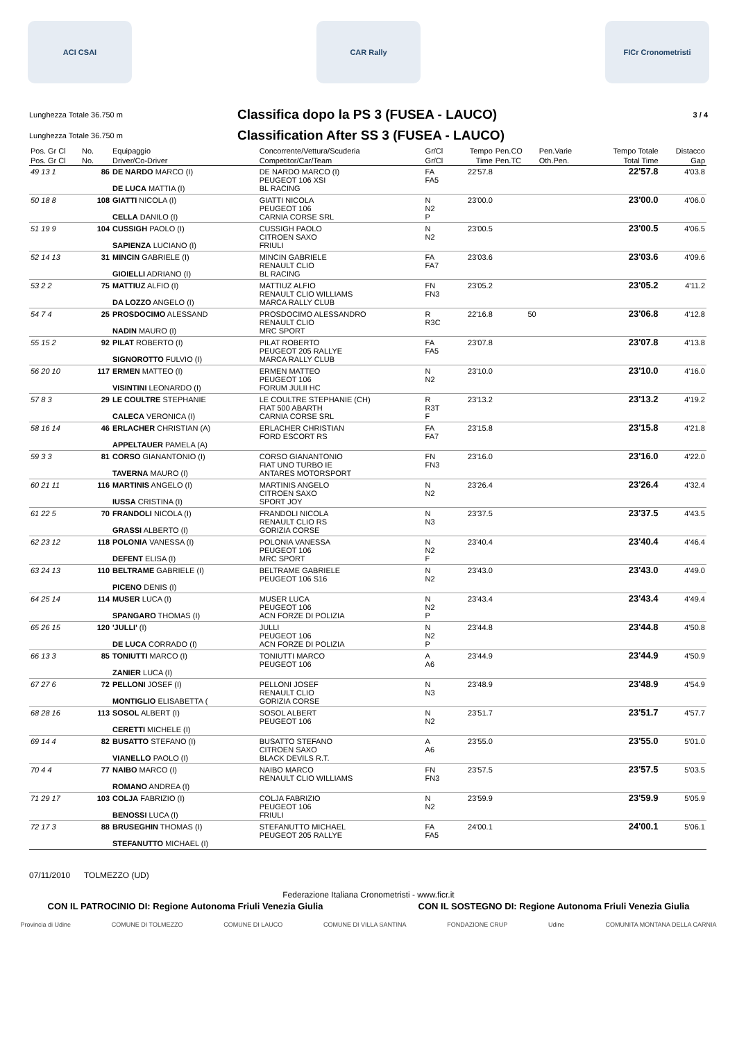ACI CSAI CAR Rally FICr Cronometristi
Lunghezza Totale 36.750 m Classifica dopo la PS 3 (FUSEA - LAUCO) 3 / 4
Lunghezza Totale 36.750 m Classification After SS 3 (FUSEA - LAUCO)
| Pos. Gr Cl | No. | Equipaggio | Concorrente/Vettura/Scuderia | Gr/Cl | Tempo | Pen.CO | Pen.Varie | Tempo Totale | Distacco |
| --- | --- | --- | --- | --- | --- | --- | --- | --- | --- |
| Pos. Gr Cl | No. | Driver/Co-Driver | Competitor/Car/Team | Gr/Cl | Time | Pen.TC | Oth.Pen. | Total Time | Gap |
| 49 13 1 | 86 | DE NARDO MARCO (I) DE LUCA MATTIA (I) | DE NARDO MARCO (I) PEUGEOT 106 XSI BL RACING | FA FA5 | 22'57.8 | | | 22'57.8 | 4'03.8 |
| 50 18 8 | 108 | GIATTI NICOLA (I) CELLA DANILO (I) | GIATTI NICOLA PEUGEOT 106 CARNIA CORSE SRL | N N2 P | 23'00.0 | | | 23'00.0 | 4'06.0 |
| 51 19 9 | 104 | CUSSIGH PAOLO (I) SAPIENZA LUCIANO (I) | CUSSIGH PAOLO CITROEN SAXO FRIULI | N N2 | 23'00.5 | | | 23'00.5 | 4'06.5 |
| 52 14 13 | 31 | MINCIN GABRIELE (I) GIOIELLI ADRIANO (I) | MINCIN GABRIELE RENAULT CLIO BL RACING | FA FA7 | 23'03.6 | | | 23'03.6 | 4'09.6 |
| 53 2 2 | 75 | MATTIUZ ALFIO (I) DA LOZZO ANGELO (I) | MATTIUZ ALFIO RENAULT CLIO WILLIAMS MARCA RALLY CLUB | FN FN3 | 23'05.2 | | | 23'05.2 | 4'11.2 |
| 54 7 4 | 25 | PROSDOCIMO ALESSAND NADIN MAURO (I) | PROSDOCIMO ALESSANDRO RENAULT CLIO MRC SPORT | R R3C | 22'16.8 | 50 | | 23'06.8 | 4'12.8 |
| 55 15 2 | 92 | PILAT ROBERTO (I) SIGNOROTTO FULVIO (I) | PILAT ROBERTO PEUGEOT 205 RALLYE MARCA RALLY CLUB | FA FA5 | 23'07.8 | | | 23'07.8 | 4'13.8 |
| 56 20 10 | 117 | ERMEN MATTEO (I) VISINTINI LEONARDO (I) | ERMEN MATTEO PEUGEOT 106 FORUM JULII HC | N N2 | 23'10.0 | | | 23'10.0 | 4'16.0 |
| 57 8 3 | 29 | LE COULTRE STEPHANIE CALECA VERONICA (I) | LE COULTRE STEPHANIE (CH) FIAT 500 ABARTH CARNIA CORSE SRL | R R3T F | 23'13.2 | | | 23'13.2 | 4'19.2 |
| 58 16 14 | 46 | ERLACHER CHRISTIAN (A) APPELTAUER PAMELA (A) | ERLACHER CHRISTIAN FORD ESCORT RS | FA FA7 | 23'15.8 | | | 23'15.8 | 4'21.8 |
| 59 3 3 | 81 | CORSO GIANANTONIO (I) TAVERNA MAURO (I) | CORSO GIANANTONIO FIAT UNO TURBO IE ANTARES MOTORSPORT | FN FN3 | 23'16.0 | | | 23'16.0 | 4'22.0 |
| 60 21 11 | 116 | MARTINIS ANGELO (I) IUSSA CRISTINA (I) | MARTINIS ANGELO CITROEN SAXO SPORT JOY | N N2 | 23'26.4 | | | 23'26.4 | 4'32.4 |
| 61 22 5 | 70 | FRANDOLI NICOLA (I) GRASSI ALBERTO (I) | FRANDOLI NICOLA RENAULT CLIO RS GORIZIA CORSE | N N3 | 23'37.5 | | | 23'37.5 | 4'43.5 |
| 62 23 12 | 118 | POLONIA VANESSA (I) DEFENT ELISA (I) | POLONIA VANESSA PEUGEOT 106 MRC SPORT | N N2 F | 23'40.4 | | | 23'40.4 | 4'46.4 |
| 63 24 13 | 110 | BELTRAME GABRIELE (I) PICENO DENIS (I) | BELTRAME GABRIELE PEUGEOT 106 S16 | N N2 | 23'43.0 | | | 23'43.0 | 4'49.0 |
| 64 25 14 | 114 | MUSER LUCA (I) SPANGARO THOMAS (I) | MUSER LUCA PEUGEOT 106 ACN FORZE DI POLIZIA | N N2 P | 23'43.4 | | | 23'43.4 | 4'49.4 |
| 65 26 15 | 120 | 'JULLI' (I) DE LUCA CORRADO (I) | JULLI PEUGEOT 106 ACN FORZE DI POLIZIA | N N2 P | 23'44.8 | | | 23'44.8 | 4'50.8 |
| 66 13 3 | 85 | TONIUTTI MARCO (I) ZANIER LUCA (I) | TONIUTTI MARCO PEUGEOT 106 | A A6 | 23'44.9 | | | 23'44.9 | 4'50.9 |
| 67 27 6 | 72 | PELLONI JOSEF (I) MONTIGLIO ELISABETTA ( | PELLONI JOSEF RENAULT CLIO GORIZIA CORSE | N N3 | 23'48.9 | | | 23'48.9 | 4'54.9 |
| 68 28 16 | 113 | SOSOL ALBERT (I) CERETTI MICHELE (I) | SOSOL ALBERT PEUGEOT 106 | N N2 | 23'51.7 | | | 23'51.7 | 4'57.7 |
| 69 14 4 | 82 | BUSATTO STEFANO (I) VIANELLO PAOLO (I) | BUSATTO STEFANO CITROEN SAXO BLACK DEVILS R.T. | A A6 | 23'55.0 | | | 23'55.0 | 5'01.0 |
| 70 4 4 | 77 | NAIBO MARCO (I) ROMANO ANDREA (I) | NAIBO MARCO RENAULT CLIO WILLIAMS | FN FN3 | 23'57.5 | | | 23'57.5 | 5'03.5 |
| 71 29 17 | 103 | COLJA FABRIZIO (I) BENOSSI LUCA (I) | COLJA FABRIZIO PEUGEOT 106 FRIULI | N N2 | 23'59.9 | | | 23'59.9 | 5'05.9 |
| 72 17 3 | 88 | BRUSEGHIN THOMAS (I) STEFANUTTO MICHAEL (I) | STEFANUTTO MICHAEL PEUGEOT 205 RALLYE | FA FA5 | 24'00.1 | | | 24'00.1 | 5'06.1 |
07/11/2010 TOLMEZZO (UD)
Federazione Italiana Cronometristi - www.ficr.it
CON IL PATROCINIO DI: Regione Autonoma Friuli Venezia Giulia CON IL SOSTEGNO DI: Regione Autonoma Friuli Venezia Giulia
Provincia di Udine COMUNE DI TOLMEZZO COMUNE DI LAUCO COMUNE DI VILLA SANTINA FONDAZIONE CRUP Udine COMUNITA MONTANA DELLA CARNIA